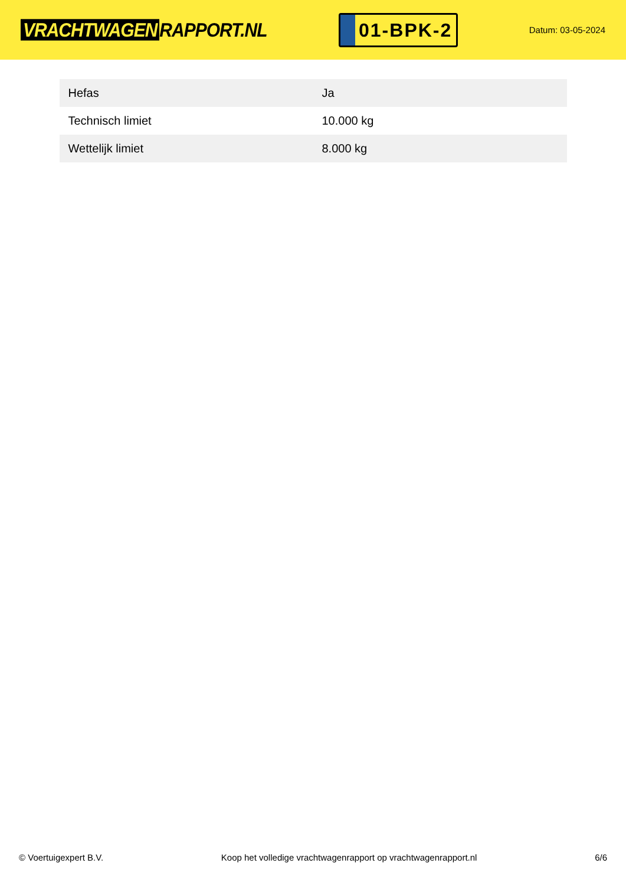VRACHTWAGEN RAPPORT.NL
01-BPK-2
Datum: 03-05-2024
| Hefas | Ja |
| Technisch limiet | 10.000 kg |
| Wettelijk limiet | 8.000 kg |
© Voertuigexpert B.V. Koop het volledige vrachtwagenrapport op vrachtwagenrapport.nl 6/6